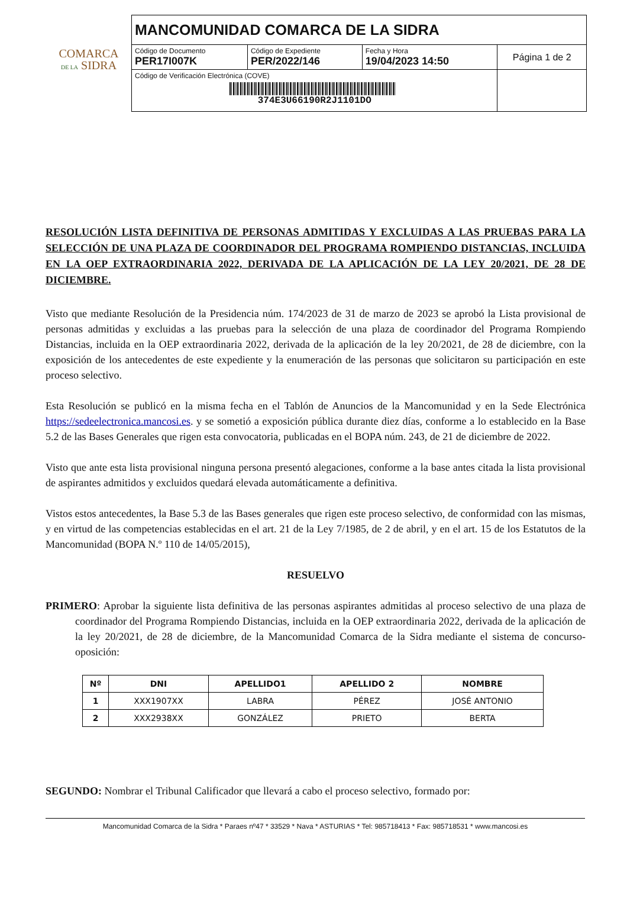COMARCA
DE LA SIDRA
| MANCOMUNIDAD COMARCA DE LA SIDRA | | | |
| Código de Documento PER17I007K | Código de Expediente PER/2022/146 | Fecha y Hora 19/04/2023 14:50 | Página 1 de 2 |
| Código de Verificación Electrónica (COVE) 374E3U66190R2J1101DO | | | |
RESOLUCIÓN LISTA DEFINITIVA DE PERSONAS ADMITIDAS Y EXCLUIDAS A LAS PRUEBAS PARA LA SELECCIÓN DE UNA PLAZA DE COORDINADOR DEL PROGRAMA ROMPIENDO DISTANCIAS, INCLUIDA EN LA OEP EXTRAORDINARIA 2022, DERIVADA DE LA APLICACIÓN DE LA LEY 20/2021, DE 28 DE DICIEMBRE.
Visto que mediante Resolución de la Presidencia núm. 174/2023 de 31 de marzo de 2023 se aprobó la Lista provisional de personas admitidas y excluidas a las pruebas para la selección de una plaza de coordinador del Programa Rompiendo Distancias, incluida en la OEP extraordinaria 2022, derivada de la aplicación de la ley 20/2021, de 28 de diciembre, con la exposición de los antecedentes de este expediente y la enumeración de las personas que solicitaron su participación en este proceso selectivo.
Esta Resolución se publicó en la misma fecha en el Tablón de Anuncios de la Mancomunidad y en la Sede Electrónica https://sedeelectronica.mancosi.es. y se sometió a exposición pública durante diez días, conforme a lo establecido en la Base 5.2 de las Bases Generales que rigen esta convocatoria, publicadas en el BOPA núm. 243, de 21 de diciembre de 2022.
Visto que ante esta lista provisional ninguna persona presentó alegaciones, conforme a la base antes citada la lista provisional de aspirantes admitidos y excluidos quedará elevada automáticamente a definitiva.
Vistos estos antecedentes, la Base 5.3 de las Bases generales que rigen este proceso selectivo, de conformidad con las mismas, y en virtud de las competencias establecidas en el art. 21 de la Ley 7/1985, de 2 de abril, y en el art. 15 de los Estatutos de la Mancomunidad (BOPA N.º 110 de 14/05/2015),
RESUELVO
PRIMERO: Aprobar la siguiente lista definitiva de las personas aspirantes admitidas al proceso selectivo de una plaza de coordinador del Programa Rompiendo Distancias, incluida en la OEP extraordinaria 2022, derivada de la aplicación de la ley 20/2021, de 28 de diciembre, de la Mancomunidad Comarca de la Sidra mediante el sistema de concurso-oposición:
| Nº | DNI | APELLIDO1 | APELLIDO 2 | NOMBRE |
| --- | --- | --- | --- | --- |
| 1 | XXX1907XX | LABRA | PÉREZ | JOSÉ ANTONIO |
| 2 | XXX2938XX | GONZÁLEZ | PRIETO | BERTA |
SEGUNDO: Nombrar el Tribunal Calificador que llevará a cabo el proceso selectivo, formado por:
Mancomunidad Comarca de la Sidra * Paraes nº47 * 33529 * Nava * ASTURIAS * Tel: 985718413 * Fax: 985718531 * www.mancosi.es